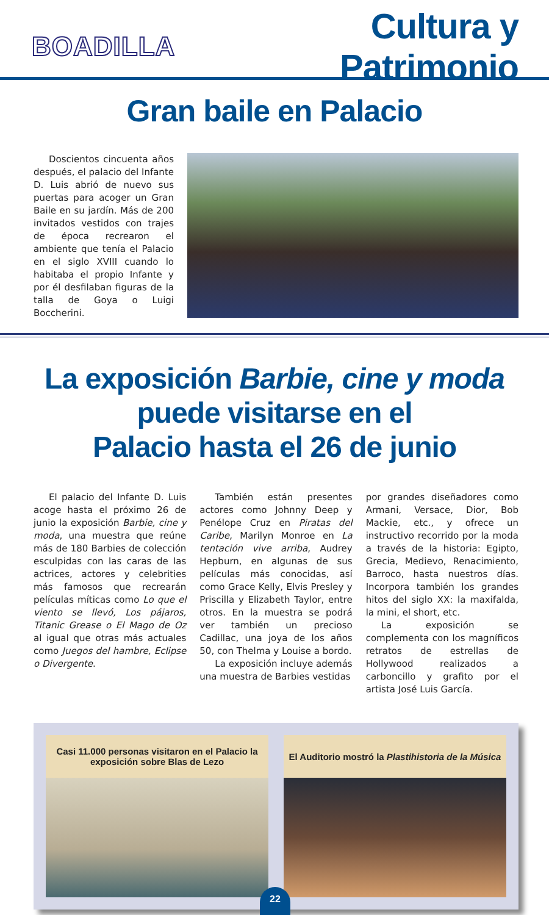BOADILLA
Cultura y Patrimonio
Gran baile en Palacio
Doscientos cincuenta años después, el palacio del Infante D. Luis abrió de nuevo sus puertas para acoger un Gran Baile en su jardín. Más de 200 invitados vestidos con trajes de época recrearon el ambiente que tenía el Palacio en el siglo XVIII cuando lo habitaba el propio Infante y por él desfilaban figuras de la talla de Goya o Luigi Boccherini.
La exposición Barbie, cine y moda
puede visitarse en el
Palacio hasta el 26 de junio
El palacio del Infante D. Luis acoge hasta el próximo 26 de junio la exposición Barbie, cine y moda, una muestra que reúne más de 180 Barbies de colección esculpidas con las caras de las actrices, actores y celebrities más famosos que recrearán películas míticas como Lo que el viento se llevó, Los pájaros, Titanic Grease o El Mago de Oz al igual que otras más actuales como Juegos del hambre, Eclipse o Divergente.
También están presentes actores como Johnny Deep y Penélope Cruz en Piratas del Caribe, Marilyn Monroe en La tentación vive arriba, Audrey Hepburn, en algunas de sus películas más conocidas, así como Grace Kelly, Elvis Presley y Priscilla y Elizabeth Taylor, entre otros. En la muestra se podrá ver también un precioso Cadillac, una joya de los años 50, con Thelma y Louise a bordo.
La exposición incluye además una muestra de Barbies vestidas
por grandes diseñadores como Armani, Versace, Dior, Bob Mackie, etc., y ofrece un instructivo recorrido por la moda a través de la historia: Egipto, Grecia, Medievo, Renacimiento, Barroco, hasta nuestros días. Incorpora también los grandes hitos del siglo XX: la maxifalda, la mini, el short, etc.
La exposición se complementa con los magníficos retratos de estrellas de Hollywood realizados a carboncillo y grafito por el artista José Luis García.
Casi 11.000 personas visitaron en el Palacio la exposición sobre Blas de Lezo
El Auditorio mostró la Plastihistoria de la Música
22